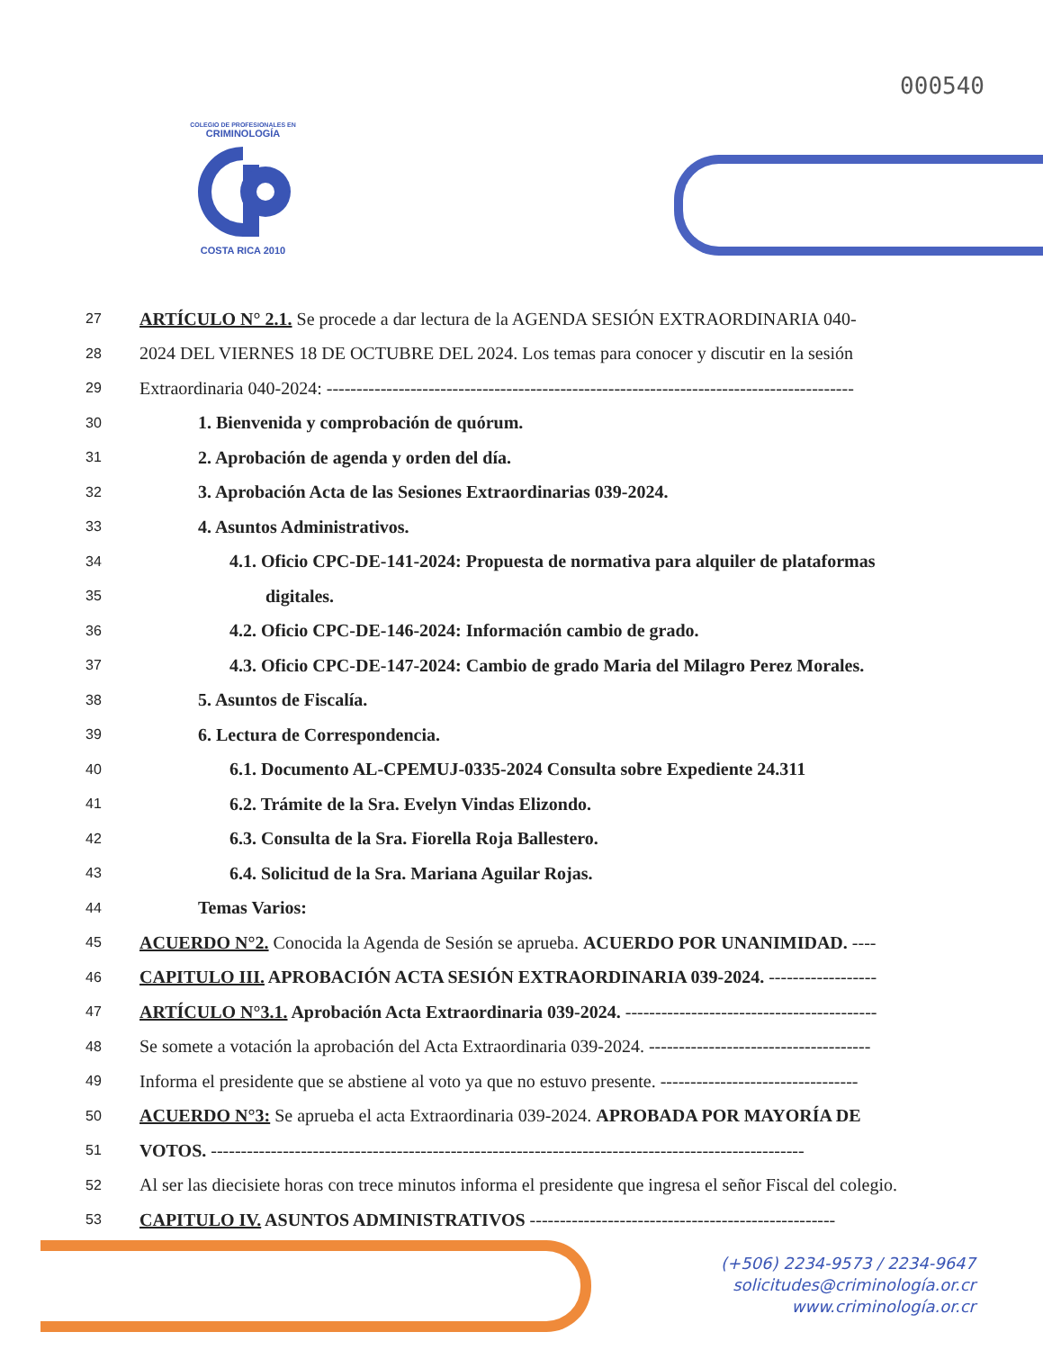000540
COLEGIO DE PROFESIONALES EN
CRIMINOLOGÍA
COSTA RICA 2010
27 ARTÍCULO N° 2.1. Se procede a dar lectura de la AGENDA SESIÓN EXTRAORDINARIA 040-
28 2024 DEL VIERNES 18 DE OCTUBRE DEL 2024. Los temas para conocer y discutir en la sesión
29 Extraordinaria 040-2024: ----------------------------------------------------------------------------------------
30 1. Bienvenida y comprobación de quórum.
31 2. Aprobación de agenda y orden del día.
32 3. Aprobación Acta de las Sesiones Extraordinarias 039-2024.
33 4. Asuntos Administrativos.
34 4.1. Oficio CPC-DE-141-2024: Propuesta de normativa para alquiler de plataformas
35 digitales.
36 4.2. Oficio CPC-DE-146-2024: Información cambio de grado.
37 4.3. Oficio CPC-DE-147-2024: Cambio de grado Maria del Milagro Perez Morales.
38 5. Asuntos de Fiscalía.
39 6. Lectura de Correspondencia.
40 6.1. Documento AL-CPEMUJ-0335-2024 Consulta sobre Expediente 24.311
41 6.2. Trámite de la Sra. Evelyn Vindas Elizondo.
42 6.3. Consulta de la Sra. Fiorella Roja Ballestero.
43 6.4. Solicitud de la Sra. Mariana Aguilar Rojas.
44 Temas Varios:
45 ACUERDO N°2. Conocida la Agenda de Sesión se aprueba. ACUERDO POR UNANIMIDAD. ----
46 CAPITULO III. APROBACIÓN ACTA SESIÓN EXTRAORDINARIA 039-2024. ------------------
47 ARTÍCULO N°3.1. Aprobación Acta Extraordinaria 039-2024. ------------------------------------------
48 Se somete a votación la aprobación del Acta Extraordinaria 039-2024. -------------------------------------
49 Informa el presidente que se abstiene al voto ya que no estuvo presente. ---------------------------------
50 ACUERDO N°3: Se aprueba el acta Extraordinaria 039-2024. APROBADA POR MAYORÍA DE
51 VOTOS. ---------------------------------------------------------------------------------------------------
52 Al ser las diecisiete horas con trece minutos informa el presidente que ingresa el señor Fiscal del colegio.
53 CAPITULO IV. ASUNTOS ADMINISTRATIVOS ---------------------------------------------------
(+506) 2234-9573 / 2234-9647
solicitudes@criminología.or.cr
www.criminología.or.cr